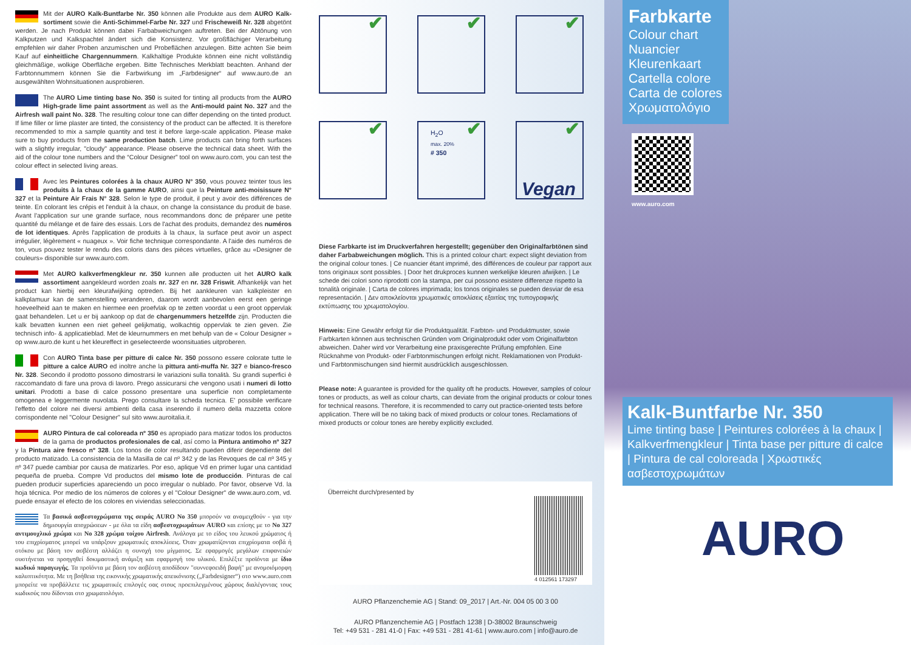Mit der AURO Kalk-Buntfarbe Nr. 350 können alle Produkte aus dem AURO Kalk-sortiment sowie die Anti-Schimmel-Farbe Nr. 327 und Frischeweiß Nr. 328 abgetönt werden. Je nach Produkt können dabei Farbabweichungen auftreten. Bei der Abtönung von Kalkputzen und Kalkspachtel ändert sich die Konsistenz. Vor großflächiger Verarbeitung empfehlen wir daher Proben anzumischen und Probeflächen anzulegen. Bitte achten Sie beim Kauf auf einheitliche Chargennummern. Kalkhaltige Produkte können eine nicht vollständig gleichmäßige, wolkige Oberfläche ergeben. Bitte Technisches Merkblatt beachten. Anhand der Farbtonnummern können Sie die Farbwirkung im „Farbdesigner“ auf www.auro.de an ausgewählten Wohnsituationen ausprobieren.
The AURO Lime tinting base No. 350 is suited for tinting all products from the AURO High-grade lime paint assortment as well as the Anti-mould paint No. 327 and the Airfresh wall paint No. 328. The resulting colour tone can differ depending on the tinted product. If lime filler or lime plaster are tinted, the consistency of the product can be affected. It is therefore recommended to mix a sample quantity and test it before large-scale application. Please make sure to buy products from the same production batch. Lime products can bring forth surfaces with a slightly irregular, "cloudy" appearance. Please observe the technical data sheet. With the aid of the colour tone numbers and the “Colour Designer” tool on www.auro.com, you can test the colour effect in selected living areas.
Avec les Peintures colorées à la chaux AURO N° 350, vous pouvez teinter tous les produits à la chaux de la gamme AURO, ainsi que la Peinture anti-moisissure N° 327 et la Peinture Air Frais N° 328. Selon le type de produit, il peut y avoir des différences de teinte. En colorant les crépis et l'enduit à la chaux, on change la consistance du produit de base. Avant l'application sur une grande surface, nous recommandons donc de préparer une petite quantité du mélange et de faire des essais. Lors de l'achat des produits, demandez des numéros de lot identiques. Après l'application de produits à la chaux, la surface peut avoir un aspect irrégulier, légèrement « nuageux ». Voir fiche technique correspondante. A l'aide des numéros de ton, vous pouvez tester le rendu des coloris dans des pièces virtuelles, grâce au «Designer de couleurs» disponible sur www.auro.com.
Met AURO kalkverfmengkleur nr. 350 kunnen alle producten uit het AURO kalk assortiment aangekleurd worden zoals nr. 327 en nr. 328 Friswit. Afhankelijk van het product kan hierbij een kleurafwijking optreden. Bij het aankleuren van kalkpleister en kalkplamuur kan de samenstelling veranderen, daarom wordt aanbevolen eerst een geringe hoeveelheid aan te maken en hiermee een proefvlak op te zetten voordat u een groot oppervlak gaat behandelen. Let u er bij aankoop op dat de chargenummers hetzelfde zijn. Producten die kalk bevatten kunnen een niet geheel gelijkmatig, wolkachtig oppervlak te zien geven. Zie technisch info- & applicatieblad. Met de kleurnummers en met behulp van de « Colour Designer » op www.auro.de kunt u het kleureffect in geselecteerde woonsituaties uitproberen.
Con AURO Tinta base per pitture di calce Nr. 350 possono essere colorate tutte le pitture a calce AURO ed inoltre anche la pittura anti-muffa Nr. 327 e bianco-fresco Nr. 328. Secondo il prodotto possono dimostrarsi le variazioni sulla tonalità. Su grandi superfici è raccomandato di fare una prova di lavoro. Prego assicurarsi che vengono usati i numeri di lotto unitari. Prodotti a base di calce possono presentare una superficie non completamente omogenea e leggermente nuvolata. Prego consultare la scheda tecnica. E' possibile verificare l'effetto del colore nei diversi ambienti della casa inserendo il numero della mazzetta colore corrispondente nel "Colour Designer" sul sito www.auroitalia.it.
AURO Pintura de cal coloreada nº 350 es apropiado para matizar todos los productos de la gama de productos profesionales de cal, así como la Pintura antimoho nº 327 y la Pintura aire fresco nº 328. Los tonos de color resultando pueden diferir dependiente del producto matizado. La consistencia de la Masilla de cal nº 342 y de las Revoques de cal nº 345 y nº 347 puede cambiar por causa de matizarles. Por eso, aplique Vd en primer lugar una cantidad pequeña de prueba. Compre Vd productos del mismo lote de producción. Pinturas de cal pueden producir superficies apareciendo un poco irregular o nublado. Por favor, observe Vd. la hoja técnica. Por medio de los números de colores y el "Colour Designer" de www.auro.com, vd. puede ensayar el efecto de los colores en viviendas seleccionadas.
Τα βασικά ασβεστοχρώματα της σειράς AURO No 350 μπορούν να αναμειχθούν - για την δημιουργία αποχρώσεων - με όλα τα είδη ασβεστοχρωμάτων AURO και επίσης με το No 327 αντιμουχλικό χρώμα και No 328 χρώμα τοίχου Airfresh. Ανάλογα με το είδος του λευκού χρώματος ή του επιχρίσματος μπορεί να υπάρξουν χρωματικές αποκλίσεις. Όταν χρωματίζονται επιχρίσματα σοβά ή στόκου με βάση τον ασβέστη αλλάζει η συνοχή του μίγματος. Σε εφαρμογές μεγάλων επιφανειών συστήνεται να προηγηθεί δοκιμαστική ανάμιξη και εφαρμογή του υλικού. Επιλέξτε προϊόντα με ίδιο κωδικό παραγωγής. Τα προϊόντα με βάση τον ασβέστη αποδίδουν "συννεφοειδή βαφή" με ανομοιόμορφη καλυπτικότητα. Με τη βοήθεια της εικονικής χρωματικής απεικόνισης („Farbdesigner“) στο www.auro.com μπορείτε να προβάλλετε τις χρωματικές επιλογές σας στους προεπιλεγμένους χώρους διαλέγοντας τους κωδικούς που δίδονται στο χρωματολόγιο.
✔
✔
✔
✔
✔
H<sub>2</sub>O
max. 20%
# 350
✔
Vegan
Diese Farbkarte ist im Druckverfahren hergestellt; gegenüber den Originalfarbtönen sind daher Farbabweichungen möglich. This is a printed colour chart: expect slight deviation from the original colour tones. | Ce nuancier étant imprimé, des différences de couleur par rapport aux tons originaux sont possibles. | Door het drukproces kunnen werkelijke kleuren afwijken. | Le schede dei colori sono riprodotti con la stampa, per cui possono esistere differenze rispetto la tonalità originale. | Carta de colores imprimada; los tonos originales se pueden desviar de esa representación. | Δεν αποκλείονται χρωματικές αποκλίσεις εξαιτίας της τυπογραφικής εκτύπωσης του χρωματολογίου.
Hinweis: Eine Gewähr erfolgt für die Produktqualität. Farbton- und Produktmuster, sowie Farbkarten können aus technischen Gründen vom Originalprodukt oder vom Originalfarbton abweichen. Daher wird vor Verarbeitung eine praxisgerechte Prüfung empfohlen. Eine Rücknahme von Produkt- oder Farbtonmischungen erfolgt nicht. Reklamationen von Produkt- und Farbtonmischungen sind hiermit ausdrücklich ausgeschlossen.
Please note: A guarantee is provided for the quality oft he products. However, samples of colour tones or products, as well as colour charts, can deviate from the original products or colour tones for technical reasons. Therefore, it is recommended to carry out practice-oriented tests before application. There will be no taking back of mixed products or colour tones. Reclamations of mixed products or colour tones are hereby explicitly excluded.
Überreicht durch/presented by
4 012561 173297
AURO Pflanzenchemie AG | Stand: 09_2017 | Art.-Nr. 004 05 00 3 00
AURO Pflanzenchemie AG | Postfach 1238 | D-38002 Braunschweig
Tel: +49 531 - 281 41-0 | Fax: +49 531 - 281 41-61 | www.auro.com | info@auro.de
Farbkarte
Colour chart
Nuancier
Kleurenkaart
Cartella colore
Carta de colores
Χρωματολόγιο
www.auro.com
Kalk-Buntfarbe Nr. 350
Lime tinting base | Peintures colorées à la chaux | Kalkverfmengkleur | Tinta base per pitture di calce | Pintura de cal coloreada | Χρωστικές ασβεστοχρωμάτων
AURO